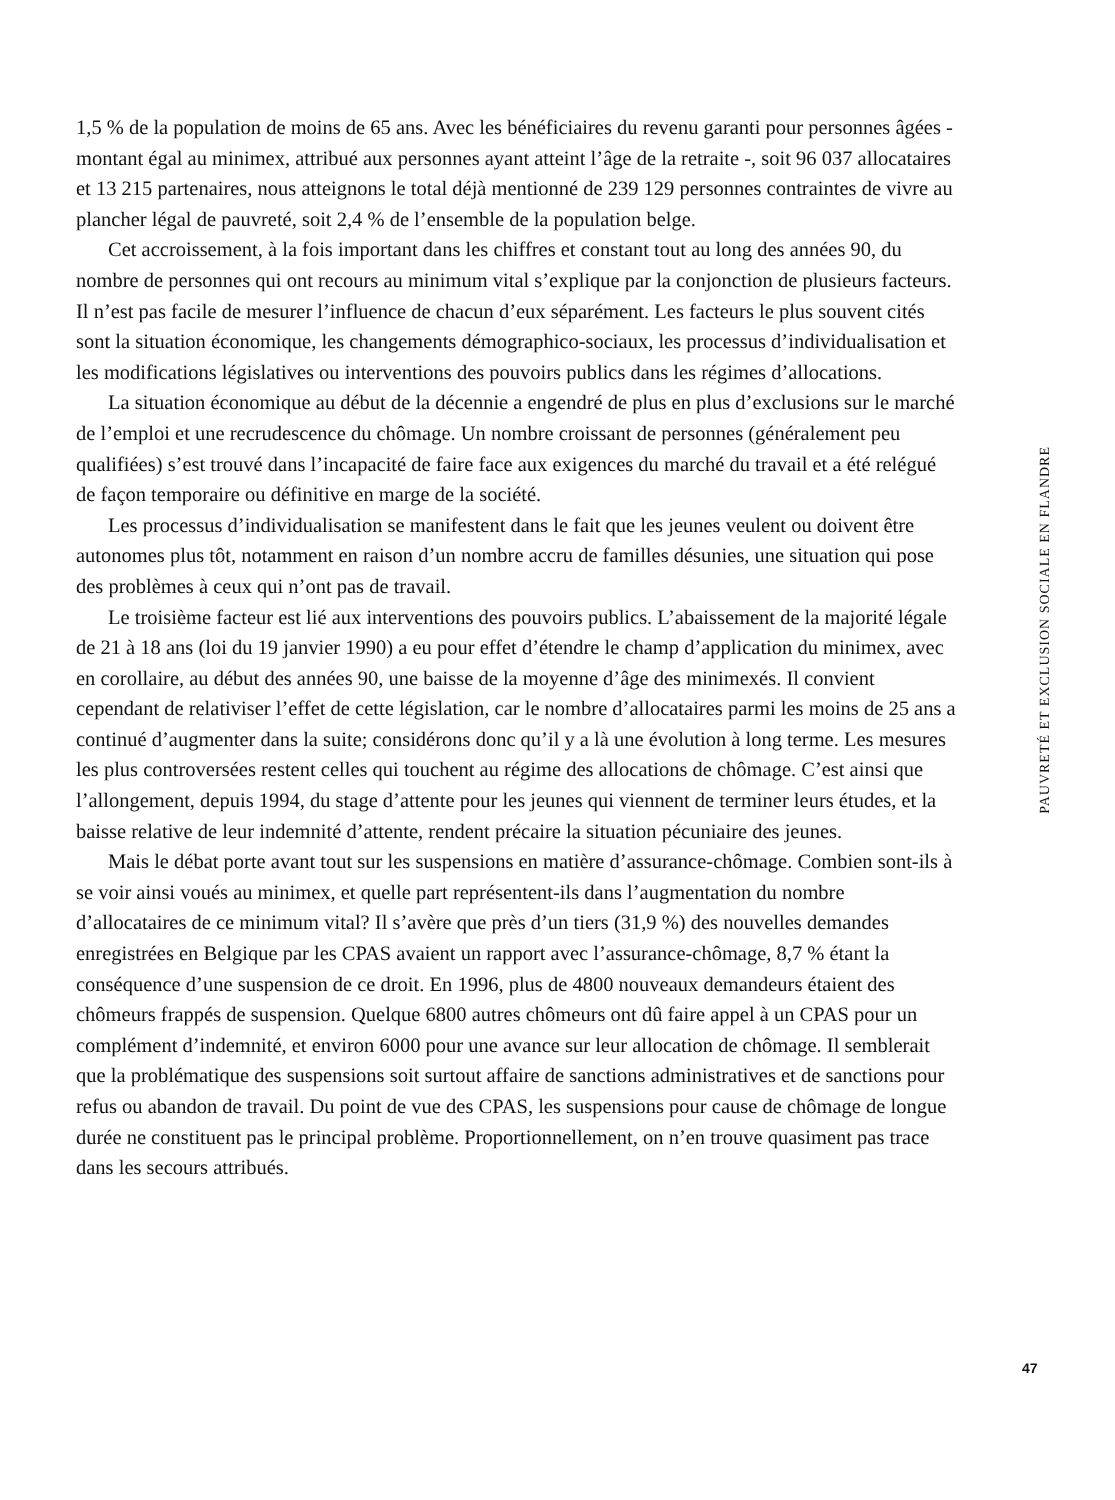1,5 % de la population de moins de 65 ans. Avec les bénéficiaires du revenu garanti pour personnes âgées - montant égal au minimex, attribué aux personnes ayant atteint l’âge de la retraite -, soit 96 037 allocataires et 13 215 partenaires, nous atteignons le total déjà mentionné de 239 129 personnes contraintes de vivre au plancher légal de pauvreté, soit 2,4 % de l’ensemble de la population belge.
Cet accroissement, à la fois important dans les chiffres et constant tout au long des années 90, du nombre de personnes qui ont recours au minimum vital s’explique par la conjonction de plusieurs facteurs. Il n’est pas facile de mesurer l’influence de chacun d’eux séparément. Les facteurs le plus souvent cités sont la situation économique, les changements démographico-sociaux, les processus d’individualisation et les modifications législatives ou interventions des pouvoirs publics dans les régimes d’allocations.
La situation économique au début de la décennie a engendré de plus en plus d’exclusions sur le marché de l’emploi et une recrudescence du chômage. Un nombre croissant de personnes (généralement peu qualifiées) s’est trouvé dans l’incapacité de faire face aux exigences du marché du travail et a été relégué de façon temporaire ou définitive en marge de la société.
Les processus d’individualisation se manifestent dans le fait que les jeunes veulent ou doivent être autonomes plus tôt, notamment en raison d’un nombre accru de familles désunies, une situation qui pose des problèmes à ceux qui n’ont pas de travail.
Le troisième facteur est lié aux interventions des pouvoirs publics. L’abaissement de la majorité légale de 21 à 18 ans (loi du 19 janvier 1990) a eu pour effet d’étendre le champ d’application du minimex, avec en corollaire, au début des années 90, une baisse de la moyenne d’âge des minimexés. Il convient cependant de relativiser l’effet de cette législation, car le nombre d’allocataires parmi les moins de 25 ans a continué d’augmenter dans la suite; considérons donc qu’il y a là une évolution à long terme. Les mesures les plus controversées restent celles qui touchent au régime des allocations de chômage. C’est ainsi que l’allongement, depuis 1994, du stage d’attente pour les jeunes qui viennent de terminer leurs études, et la baisse relative de leur indemnité d’attente, rendent précaire la situation pécuniaire des jeunes.
Mais le débat porte avant tout sur les suspensions en matière d’assurance-chômage. Combien sont-ils à se voir ainsi voués au minimex, et quelle part représentent-ils dans l’augmentation du nombre d’allocataires de ce minimum vital? Il s’avère que près d’un tiers (31,9 %) des nouvelles demandes enregistrées en Belgique par les CPAS avaient un rapport avec l’assurance-chômage, 8,7 % étant la conséquence d’une suspension de ce droit. En 1996, plus de 4800 nouveaux demandeurs étaient des chômeurs frappés de suspension. Quelque 6800 autres chômeurs ont dû faire appel à un CPAS pour un complément d’indemnité, et environ 6000 pour une avance sur leur allocation de chômage. Il semblerait que la problématique des suspensions soit surtout affaire de sanctions administratives et de sanctions pour refus ou abandon de travail. Du point de vue des CPAS, les suspensions pour cause de chômage de longue durée ne constituent pas le principal problème. Proportionnellement, on n’en trouve quasiment pas trace dans les secours attribués.
PAUVRETÉ ET EXCLUSION SOCIALE EN FLANDRE
47